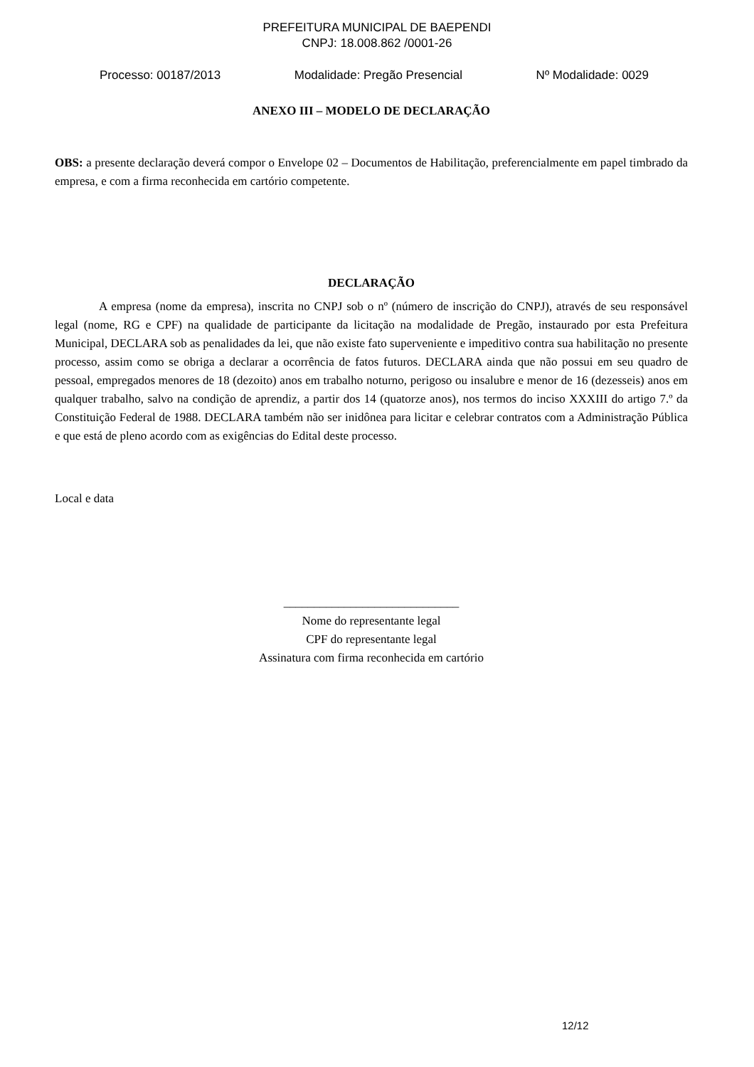PREFEITURA MUNICIPAL DE BAEPENDI
CNPJ: 18.008.862 /0001-26
Processo: 00187/2013 Modalidade: Pregão Presencial Nº Modalidade: 0029
ANEXO III – MODELO DE DECLARAÇÃO
OBS: a presente declaração deverá compor o Envelope 02 – Documentos de Habilitação, preferencialmente em papel timbrado da empresa, e com a firma reconhecida em cartório competente.
DECLARAÇÃO
A empresa (nome da empresa), inscrita no CNPJ sob o nº (número de inscrição do CNPJ), através de seu responsável legal (nome, RG e CPF) na qualidade de participante da licitação na modalidade de Pregão, instaurado por esta Prefeitura Municipal, DECLARA sob as penalidades da lei, que não existe fato superveniente e impeditivo contra sua habilitação no presente processo, assim como se obriga a declarar a ocorrência de fatos futuros. DECLARA ainda que não possui em seu quadro de pessoal, empregados menores de 18 (dezoito) anos em trabalho noturno, perigoso ou insalubre e menor de 16 (dezesseis) anos em qualquer trabalho, salvo na condição de aprendiz, a partir dos 14 (quatorze anos), nos termos do inciso XXXIII do artigo 7.º da Constituição Federal de 1988. DECLARA também não ser inidônea para licitar e celebrar contratos com a Administração Pública e que está de pleno acordo com as exigências do Edital deste processo.
Local e data
_____________________________
Nome do representante legal
CPF do representante legal
Assinatura com firma reconhecida em cartório
12/12